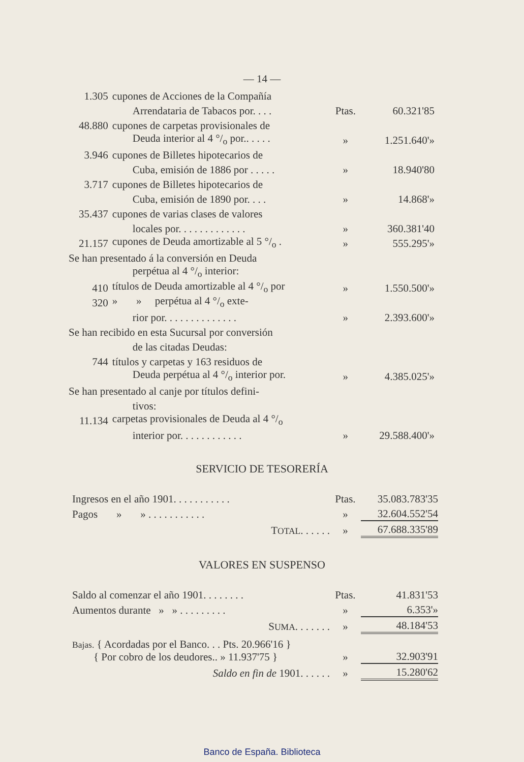— 14 —
| 1.305 | cupones de Acciones de la Compañía | | |
| | Arrendataria de Tabacos por. . . . | Ptas. | 60.321'85 |
| 48.880 | cupones de carpetas provisionales de | | |
| | Deuda interior al 4 °/<sub>o</sub> por.. . . . . | » | 1.251.640'» |
| 3.946 | cupones de Billetes hipotecarios de | | |
| | Cuba, emisión de 1886 por . . . . . | » | 18.940'80 |
| 3.717 | cupones de Billetes hipotecarios de | | |
| | Cuba, emisión de 1890 por. . . . | » | 14.868'» |
| 35.437 | cupones de varias clases de valores | | |
| | locales por. . . . . . . . . . . . . | » | 360.381'40 |
| 21.157 | cupones de Deuda amortizable al 5 °/<sub>o</sub> . | » | 555.295'» |
| Se han presentado á la conversión en Deuda | | | |
| | perpétua al 4 °/<sub>o</sub> interior: | | |
| 410 | títulos de Deuda amortizable al 4 °/<sub>o</sub> por | » | 1.550.500'» |
| 320 | » » perpétua al 4 °/<sub>o</sub> exte- | | |
| | rior por. . . . . . . . . . . . . . | » | 2.393.600'» |
| Se han recibido en esta Sucursal por conversión | | | |
| | de las citadas Deudas: | | |
| 744 | títulos y carpetas y 163 residuos de | | |
| | Deuda perpétua al 4 °/<sub>o</sub> interior por. | » | 4.385.025'» |
| Se han presentado al canje por títulos defini- | | | |
| | tivos: | | |
| 11.134 | carpetas provisionales de Deuda al 4 °/<sub>o</sub> | | |
| | interior por. . . . . . . . . . . . | » | 29.588.400'» |
SERVICIO DE TESORERÍA
| Ingresos en el año 1901. . . . . . . . . . . | Ptas. | 35.083.783'35 |
| Pagos » » . . . . . . . . . . . | » | 32.604.552'54 |
| T OTAL . . . . . . | » | 67.688.335'89 |
VALORES EN SUSPENSO
| Saldo al comenzar el año 1901. . . . . . . . | Ptas. | 41.831'53 |
| Aumentos durante » » . . . . . . . . . | » | 6.353'» |
| S UMA . . . . . . . | » | 48.184'53 |
| Bajas. { Acordadas por el Banco. . . Pts. 20.966'16 } { Por cobro de los deudores.. » 11.937'75 } | » | 32.903'91 |
| Saldo en fin de 1901. . . . . . | » | 15.280'62 |
Banco de España. Biblioteca